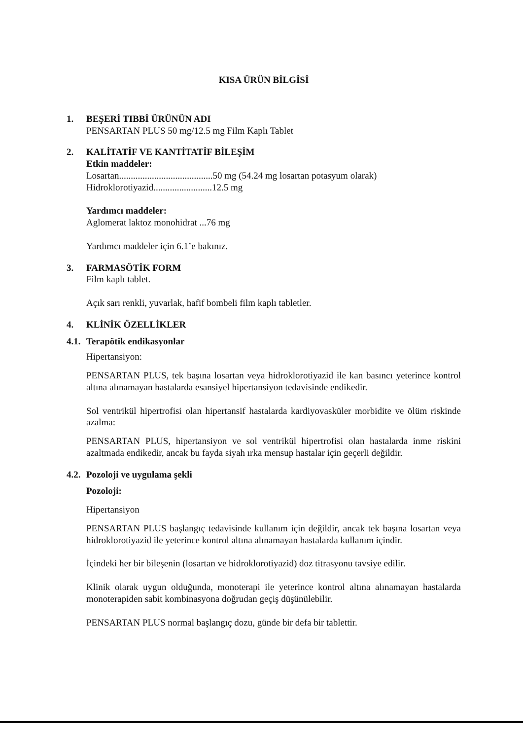KISA ÜRÜN BİLGİSİ
1. BEŞERİ TIBBİ ÜRÜNÜN ADI
PENSARTAN PLUS 50 mg/12.5 mg Film Kaplı Tablet
2. KALİTATİF VE KANTİTATİF BİLEŞİM
Etkin maddeler:
Losartan........................................50 mg (54.24 mg losartan potasyum olarak)
Hidroklorotiyazid.........................12.5 mg
Yardımcı maddeler:
Aglomerat laktoz monohidrat ...76 mg
Yardımcı maddeler için 6.1’e bakınız.
3. FARMASÖTİK FORM
Film kaplı tablet.
Açık sarı renkli, yuvarlak, hafif bombeli film kaplı tabletler.
4. KLİNİK ÖZELLİKLER
4.1. Terapötik endikasyonlar
Hipertansiyon:
PENSARTAN PLUS, tek başına losartan veya hidroklorotiyazid ile kan basıncı yeterince kontrol altına alınamayan hastalarda esansiyel hipertansiyon tedavisinde endikedir.
Sol ventrikül hipertrofisi olan hipertansif hastalarda kardiyovasküler morbidite ve ölüm riskinde azalma:
PENSARTAN PLUS, hipertansiyon ve sol ventrikül hipertrofisi olan hastalarda inme riskini azaltmada endikedir, ancak bu fayda siyah ırka mensup hastalar için geçerli değildir.
4.2. Pozoloji ve uygulama şekli
Pozoloji:
Hipertansiyon
PENSARTAN PLUS başlangıç tedavisinde kullanım için değildir, ancak tek başına losartan veya hidroklorotiyazid ile yeterince kontrol altına alınamayan hastalarda kullanım içindir.
İçindeki her bir bileşenin (losartan ve hidroklorotiyazid) doz titrasyonu tavsiye edilir.
Klinik olarak uygun olduğunda, monoterapi ile yeterince kontrol altına alınamayan hastalarda monoterapiden sabit kombinasyona doğrudan geçiş düşünülebilir.
PENSARTAN PLUS normal başlangıç dozu, günde bir defa bir tablettir.